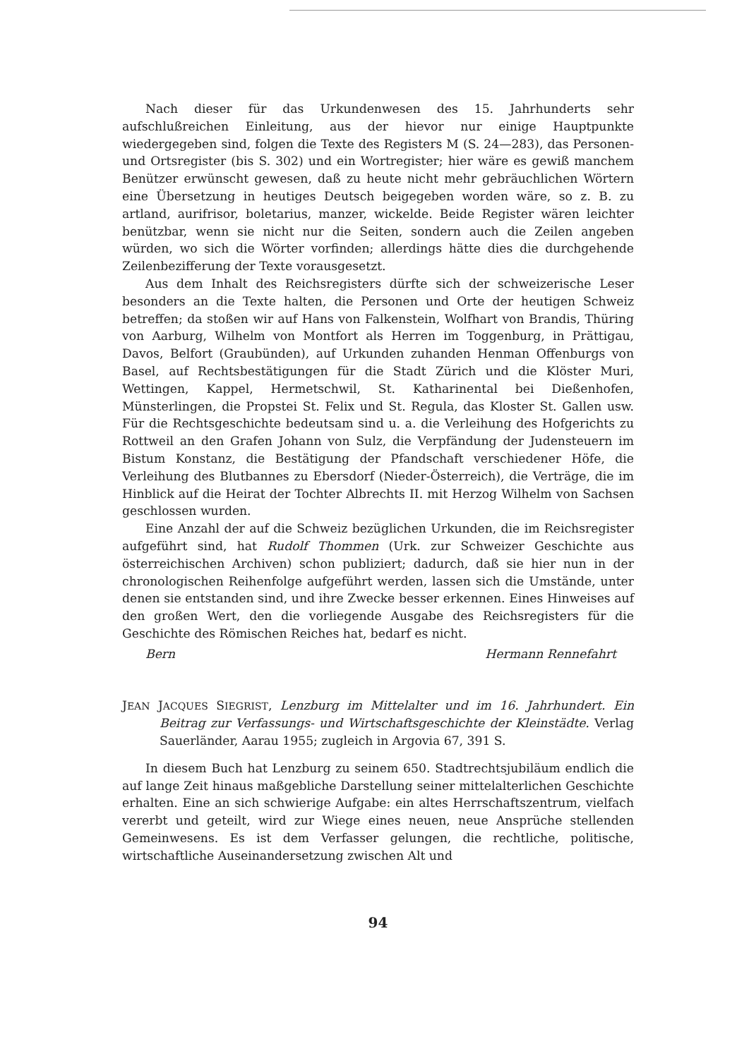Nach dieser für das Urkundenwesen des 15. Jahrhunderts sehr aufschlußreichen Einleitung, aus der hievor nur einige Hauptpunkte wiedergegeben sind, folgen die Texte des Registers M (S. 24—283), das Personen- und Ortsregister (bis S. 302) und ein Wortregister; hier wäre es gewiß manchem Benützer erwünscht gewesen, daß zu heute nicht mehr gebräuchlichen Wörtern eine Übersetzung in heutiges Deutsch beigegeben worden wäre, so z. B. zu artland, aurifrisor, boletarius, manzer, wickelde. Beide Register wären leichter benützbar, wenn sie nicht nur die Seiten, sondern auch die Zeilen angeben würden, wo sich die Wörter vorfinden; allerdings hätte dies die durchgehende Zeilenbezifferung der Texte vorausgesetzt.
Aus dem Inhalt des Reichsregisters dürfte sich der schweizerische Leser besonders an die Texte halten, die Personen und Orte der heutigen Schweiz betreffen; da stoßen wir auf Hans von Falkenstein, Wolfhart von Brandis, Thüring von Aarburg, Wilhelm von Montfort als Herren im Toggenburg, in Prättigau, Davos, Belfort (Graubünden), auf Urkunden zuhanden Henman Offenburgs von Basel, auf Rechtsbestätigungen für die Stadt Zürich und die Klöster Muri, Wettingen, Kappel, Hermetschwil, St. Katharinental bei Dießenhofen, Münsterlingen, die Propstei St. Felix und St. Regula, das Kloster St. Gallen usw. Für die Rechtsgeschichte bedeutsam sind u. a. die Verleihung des Hofgerichts zu Rottweil an den Grafen Johann von Sulz, die Verpfändung der Judensteuern im Bistum Konstanz, die Bestätigung der Pfandschaft verschiedener Höfe, die Verleihung des Blutbannes zu Ebersdorf (Nieder-Österreich), die Verträge, die im Hinblick auf die Heirat der Tochter Albrechts II. mit Herzog Wilhelm von Sachsen geschlossen wurden.
Eine Anzahl der auf die Schweiz bezüglichen Urkunden, die im Reichsregister aufgeführt sind, hat Rudolf Thommen (Urk. zur Schweizer Geschichte aus österreichischen Archiven) schon publiziert; dadurch, daß sie hier nun in der chronologischen Reihenfolge aufgeführt werden, lassen sich die Umstände, unter denen sie entstanden sind, und ihre Zwecke besser erkennen. Eines Hinweises auf den großen Wert, den die vorliegende Ausgabe des Reichsregisters für die Geschichte des Römischen Reiches hat, bedarf es nicht.
Bern Hermann Rennefahrt
JEAN JACQUES SIEGRIST, Lenzburg im Mittelalter und im 16. Jahrhundert. Ein Beitrag zur Verfassungs- und Wirtschaftsgeschichte der Kleinstädte. Verlag Sauerländer, Aarau 1955; zugleich in Argovia 67, 391 S.
In diesem Buch hat Lenzburg zu seinem 650. Stadtrechtsjubiläum endlich die auf lange Zeit hinaus maßgebliche Darstellung seiner mittelalterlichen Geschichte erhalten. Eine an sich schwierige Aufgabe: ein altes Herrschaftszentrum, vielfach vererbt und geteilt, wird zur Wiege eines neuen, neue Ansprüche stellenden Gemeinwesens. Es ist dem Verfasser gelungen, die rechtliche, politische, wirtschaftliche Auseinandersetzung zwischen Alt und
94